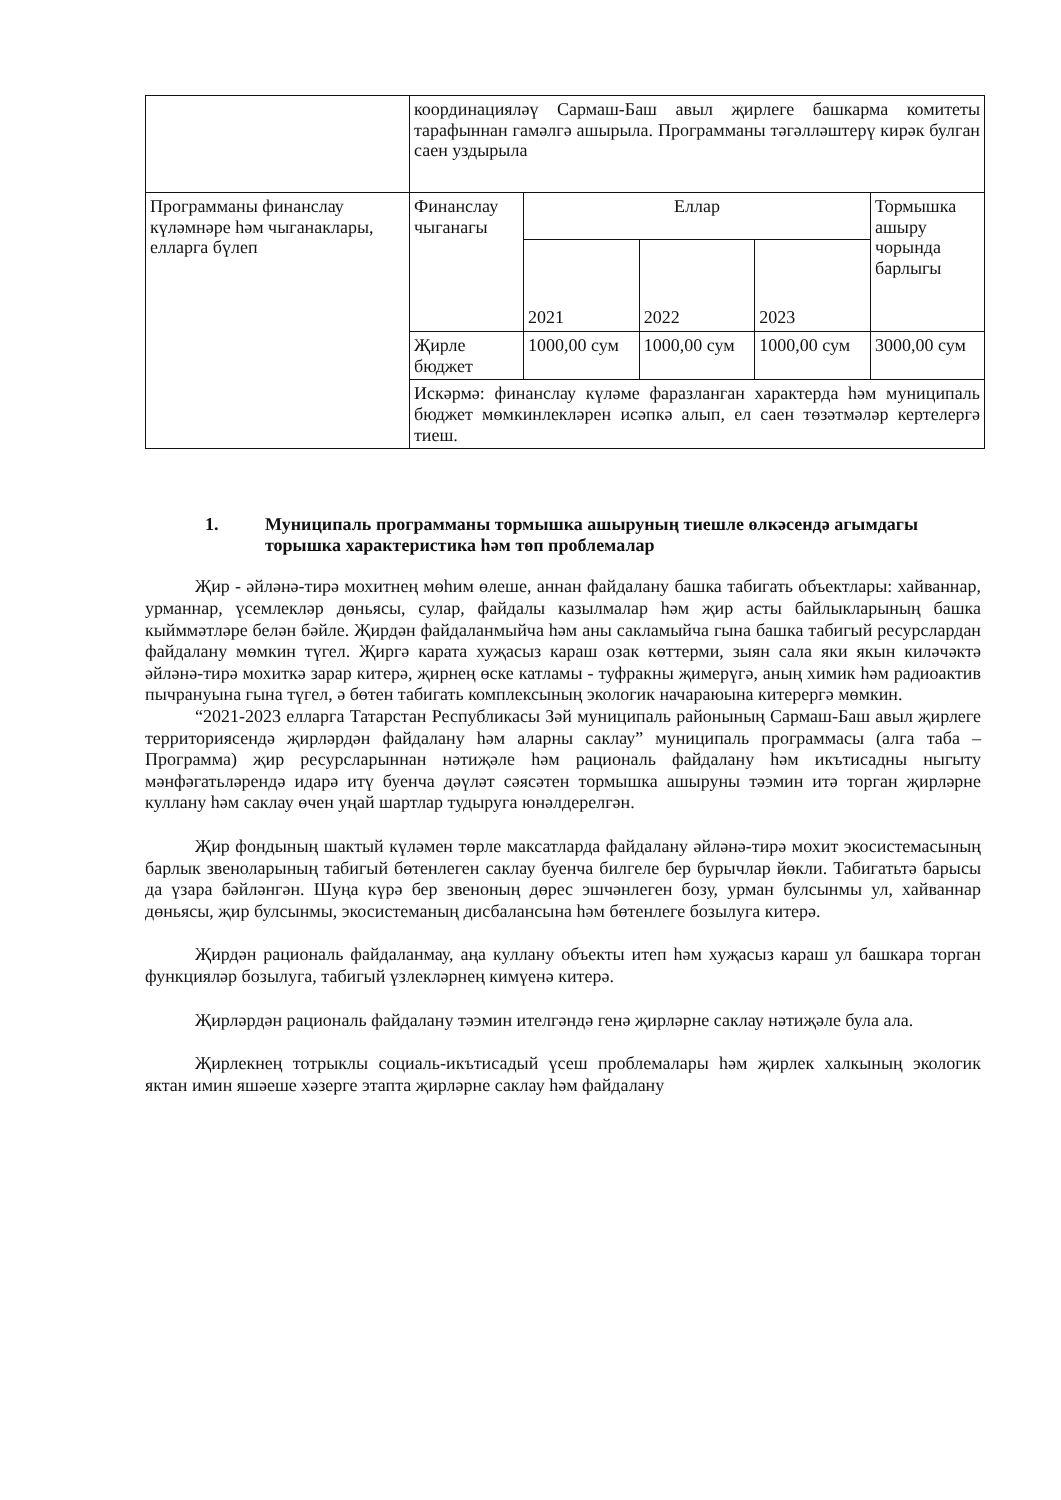| | координациялəү Сармаш-Баш авыл җирлеге башкарма комитеты тарафыннан гамəлгə ашырыла. Программаны тəгəллəштерү кирəк булган саен уздырыла | | | | |
| Программаны финанслау күлəмнəре һəм чыганаклары, елларга бүлеп | Финанслау чыганагы | Еллар | | | Тормышка ашыру чорында барлыгы |
| | | 2021 | 2022 | 2023 | |
| | Җирле бюджет | 1000,00 сум | 1000,00 сум | 1000,00 сум | 3000,00 сум |
| | Искəрмə: финанслау күлəме фаразланган характерда һəм муниципаль бюджет мөмкинлеклəрен исəпкə алып, ел саен төзəтмəлəр кертелергə тиеш. | | | | |
1. Муниципаль программаны тормышка ашыруның тиешле өлкəсендə агымдагы торышка характеристика һəм төп проблемалар
Җир - əйлəнə-тирə мохитнең мөһим өлеше, аннан файдалану башка табигать объектлары: хайваннар, урманнар, үсемлеклəр дөньясы, сулар, файдалы казылмалар һəм җир асты байлыкларының башка кыйммəтлəре белəн бəйле. Җирдəн файдаланмыйча һəм аны сакламыйча гына башка табигый ресурслардан файдалану мөмкин түгел. Җиргə карата хуҗасыз карaш озак көттерми, зыян сала яки якын килəчəктə əйлəнə-тирə мохиткə зарар китерə, җирнең өске катламы - туфракны җимерүгə, аның химик һəм радиоактив пычрануына гына түгел, ə бөтен табигать комплексының экологик начараюына китерергə мөмкин.
“2021-2023 елларга Татарстан Республикасы Зəй муниципаль районының Сармаш-Баш авыл җирлеге территориясендə җирлəрдəн файдалану һəм аларны саклау” муниципаль программасы (алга таба – Программа) җир ресурсларыннан нəтиҗəле һəм рациональ файдалану һəм икътисадны ныгыту мəнфəгатьлəрендə идарə итү буенча дəүлəт сəясəтен тормышка ашыруны тəэмин итə торган җирлəрне куллану һəм саклау өчен уңай шартлар тудыруга юнəлдерелгəн.
Җир фондының шактый күлəмен төрле максатларда файдалану əйлəнə-тирə мохит экосистемасының барлык звеноларының табигый бөтенлеген саклау буенча билгеле бер бурычлар йөкли. Табигатьтə барысы да үзара бəйлəнгəн. Шуңа күрə бер звеноның дөрес эшчəнлеген бозу, урман булсынмы ул, хайваннар дөньясы, җир булсынмы, экосистеманың дисбалансына һəм бөтенлеге бозылуга китерə.
Җирдəн рациональ файдаланмау, аңа куллану объекты итеп һəм хуҗасыз караш ул башкара торган функциялəр бозылуга, табигый үзлеклəрнең кимүенə китерə.
Җирлəрдəн рациональ файдалану тəэмин ителгəндə генə җирлəрне саклау нəтиҗəле була ала.
Җирлекнең тотрыклы социаль-икътисадый үсеш проблемалары һəм җирлек халкының экологик яктан имин яшəеше хəзерге этапта җирлəрне саклау һəм файдалану